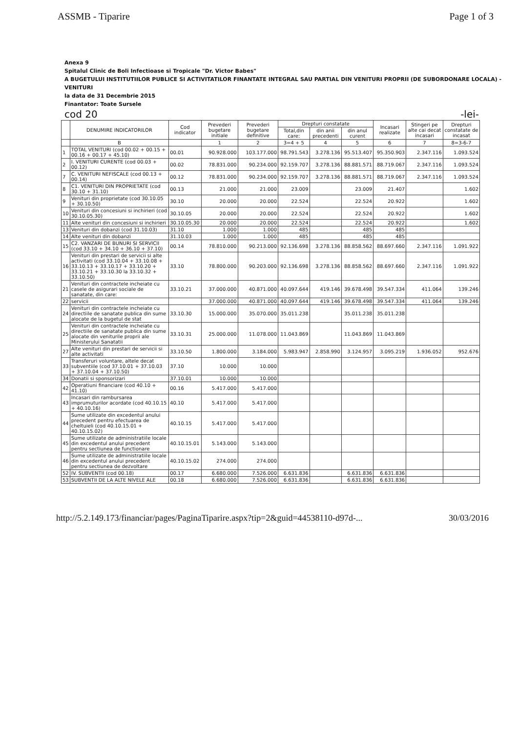ASSMB - Tiparire Page 1 of 3
Anexa 9
Spitalul Clinic de Boli Infectioase si Tropicale "Dr. Victor Babes"
A BUGETULUI INSTITUTIILOR PUBLICE SI ACTIVITATILOR FINANTATE INTEGRAL SAU PARTIAL DIN VENITURI PROPRII (DE SUBORDONARE LOCALA) -VENITURI
la data de 31 Decembrie 2015
Finantator: Toate Sursele
cod 20 -lei-
| | DENUMIRE INDICATORILOR | Cod indicator | Prevederi bugetare initiale | Prevederi bugetare definitive | Drepturi constatate | | | Incasari realizate | Stingeri pe alte cai decat incasari | Drepturi constatate de incasat |
| --- | --- | --- | --- | --- | --- | --- | --- | --- | --- | --- |
| | | | | | Total,din care: | din anii precedenti | din anul curent | | | |
| | B | | 1 | 2 | 3=4 + 5 | 4 | 5 | 6 | 7 | 8=3-6-7 |
| 1 | TOTAL VENITURI (cod 00.02 + 00.15 + 00.16 + 00.17 + 45.10) | 00.01 | 90.928.000 | 103.177.000 | 98.791.543 | 3.278.136 | 95.513.407 | 95.350.903 | 2.347.116 | 1.093.524 |
| 2 | I. VENITURI CURENTE (cod 00.03 + 00.12) | 00.02 | 78.831.000 | 90.234.000 | 92.159.707 | 3.278.136 | 88.881.571 | 88.719.067 | 2.347.116 | 1.093.524 |
| 7 | C. VENITURI NEFISCALE (cod 00.13 + 00.14) | 00.12 | 78.831.000 | 90.234.000 | 92.159.707 | 3.278.136 | 88.881.571 | 88.719.067 | 2.347.116 | 1.093.524 |
| 8 | C1. VENITURI DIN PROPRIETATE (cod 30.10 + 31.10) | 00.13 | 21.000 | 21.000 | 23.009 | | 23.009 | 21.407 | | 1.602 |
| 9 | Venituri din proprietate (cod 30.10.05 + 30.10.50) | 30.10 | 20.000 | 20.000 | 22.524 | | 22.524 | 20.922 | | 1.602 |
| 10 | Venituri din concesiuni si inchirieri (cod 30.10.05.30) | 30.10.05 | 20.000 | 20.000 | 22.524 | | 22.524 | 20.922 | | 1.602 |
| 11 | Alte venituri din concesiuni si inchirieri | 30.10.05.30 | 20.000 | 20.000 | 22.524 | | 22.524 | 20.922 | | 1.602 |
| 13 | Venituri din dobanzi (cod 31.10.03) | 31.10 | 1.000 | 1.000 | 485 | | 485 | 485 | | |
| 14 | Alte venituri din dobanzi | 31.10.03 | 1.000 | 1.000 | 485 | | 485 | 485 | | |
| 15 | C2. VANZARI DE BUNURI SI SERVICII (cod 33.10 + 34.10 + 36.10 + 37.10) | 00.14 | 78.810.000 | 90.213.000 | 92.136.698 | 3.278.136 | 88.858.562 | 88.697.660 | 2.347.116 | 1.091.922 |
| 16 | Venituri din prestari de servicii si alte activitati (cod 33.10.04 + 33.10.08 + 33.10.13 + 33.10.17 + 33.10.20 + 33.10.21 + 33.10.30 la 33.10.32 + 33.10.50) | 33.10 | 78.800.000 | 90.203.000 | 92.136.698 | 3.278.136 | 88.858.562 | 88.697.660 | 2.347.116 | 1.091.922 |
| 21 | Venituri din contractele incheiate cu casele de asigurari sociale de sanatate, din care: | 33.10.21 | 37.000.000 | 40.871.000 | 40.097.644 | 419.146 | 39.678.498 | 39.547.334 | 411.064 | 139.246 |
| 22 | servicii | | 37.000.000 | 40.871.000 | 40.097.644 | 419.146 | 39.678.498 | 39.547.334 | 411.064 | 139.246 |
| 24 | Venituri din contractele incheiate cu directiile de sanatate publica din sume alocate de la bugetul de stat | 33.10.30 | 15.000.000 | 35.070.000 | 35.011.238 | | 35.011.238 | 35.011.238 | | |
| 25 | Venituri din contractele incheiate cu directiile de sanatate publica din sume alocate din veniturile proprii ale Ministerului Sanatatii | 33.10.31 | 25.000.000 | 11.078.000 | 11.043.869 | | 11.043.869 | 11.043.869 | | |
| 27 | Alte venituri din prestari de servicii si alte activitati | 33.10.50 | 1.800.000 | 3.184.000 | 5.983.947 | 2.858.990 | 3.124.957 | 3.095.219 | 1.936.052 | 952.676 |
| 33 | Transferuri voluntare, altele decat subventiile (cod 37.10.01 + 37.10.03 + 37.10.04 + 37.10.50) | 37.10 | 10.000 | 10.000 | | | | | | |
| 34 | Donatii si sponsorizari | 37.10.01 | 10.000 | 10.000 | | | | | | |
| 42 | Operatiuni financiare (cod 40.10 + 41.10) | 00.16 | 5.417.000 | 5.417.000 | | | | | | |
| 43 | Incasari din rambursarea imprumuturilor acordate (cod 40.10.15 + 40.10.16) | 40.10 | 5.417.000 | 5.417.000 | | | | | | |
| 44 | Sume utilizate din excedentul anului precedent pentru efectuarea de cheltuieli (cod 40.10.15.01 + 40.10.15.02) | 40.10.15 | 5.417.000 | 5.417.000 | | | | | | |
| 45 | Sume utilizate de administratiile locale din excedentul anului precedent pentru sectiunea de functionare | 40.10.15.01 | 5.143.000 | 5.143.000 | | | | | | |
| 46 | Sume utilizate de administratiile locale din excedentul anului precedent pentru sectiunea de dezvoltare | 40.10.15.02 | 274.000 | 274.000 | | | | | | |
| 52 | IV. SUBVENTII (cod 00.18) | 00.17 | 6.680.000 | 7.526.000 | 6.631.836 | | 6.631.836 | 6.631.836 | | |
| 53 | SUBVENTII DE LA ALTE NIVELE ALE | 00.18 | 6.680.000 | 7.526.000 | 6.631.836 | | 6.631.836 | 6.631.836 | | |
http://5.2.149.173/financiar/pages/PaginaTiparire.aspx?tip=2&guid=44538110-d97d-... 30/03/2016